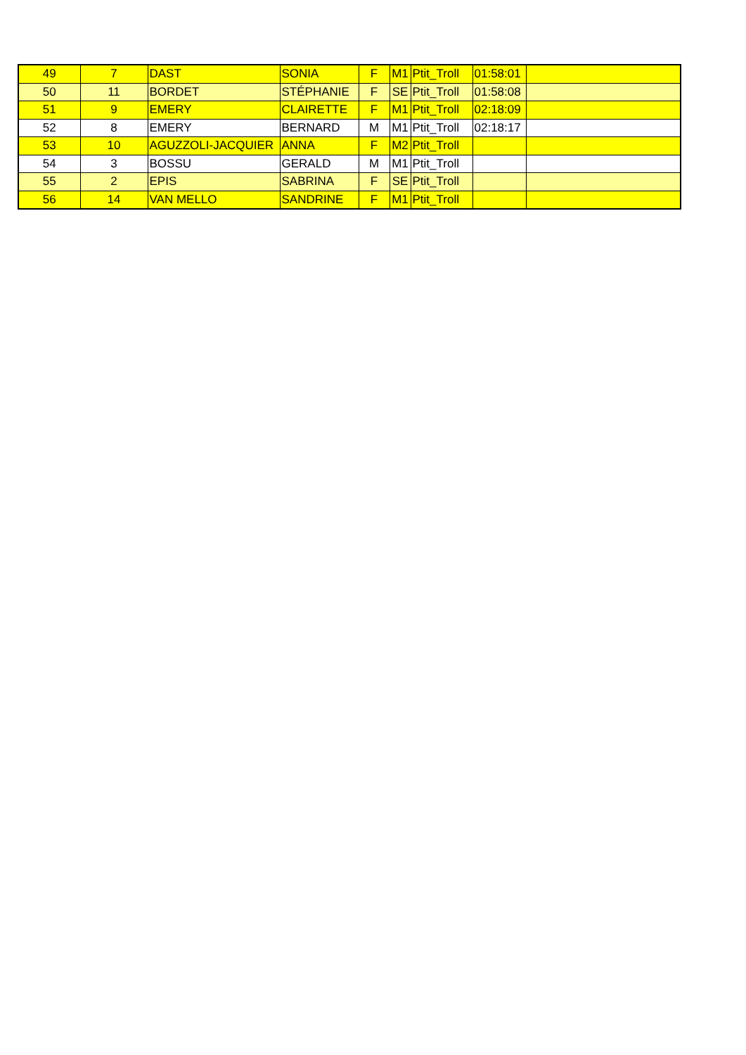| 49 | 7 | DAST | SONIA | F | M1 | Ptit_Troll | 01:58:01 | |
| 50 | 11 | BORDET | STÉPHANIE | F | SE | Ptit_Troll | 01:58:08 | |
| 51 | 9 | EMERY | CLAIRETTE | F | M1 | Ptit_Troll | 02:18:09 | |
| 52 | 8 | EMERY | BERNARD | M | M1 | Ptit_Troll | 02:18:17 | |
| 53 | 10 | AGUZZOLI-JACQUIER | ANNA | F | M2 | Ptit_Troll | | |
| 54 | 3 | BOSSU | GERALD | M | M1 | Ptit_Troll | | |
| 55 | 2 | EPIS | SABRINA | F | SE | Ptit_Troll | | |
| 56 | 14 | VAN MELLO | SANDRINE | F | M1 | Ptit_Troll | | |